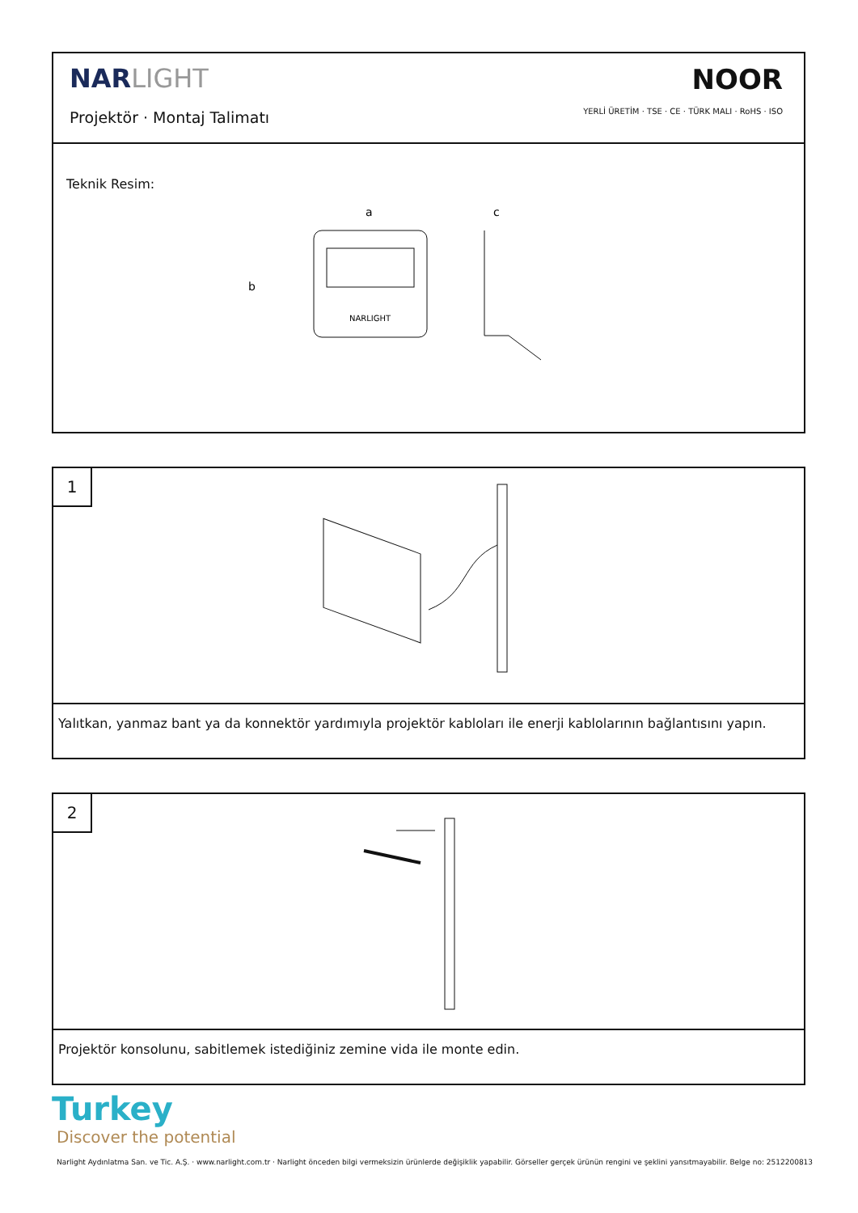NARLIGHT
Projektör · Montaj Talimatı
NOOR
YERLİ ÜRETİM · TSE · CE · TÜRK MALI · RoHS · ISO
Teknik Resim:
a
b
c
NARLIGHT
1
Yalıtkan, yanmaz bant ya da konnektör yardımıyla projektör kabloları ile enerji kablolarının bağlantısını yapın.
2
Projektör konsolunu, sabitlemek istediğiniz zemine vida ile monte edin.
Turkey
Discover the potential
Narlight Aydınlatma San. ve Tic. A.Ş. · www.narlight.com.tr · Narlight önceden bilgi vermeksizin ürünlerde değişiklik yapabilir. Görseller gerçek ürünün rengini ve şeklini yansıtmayabilir. Belge no: 2512200813